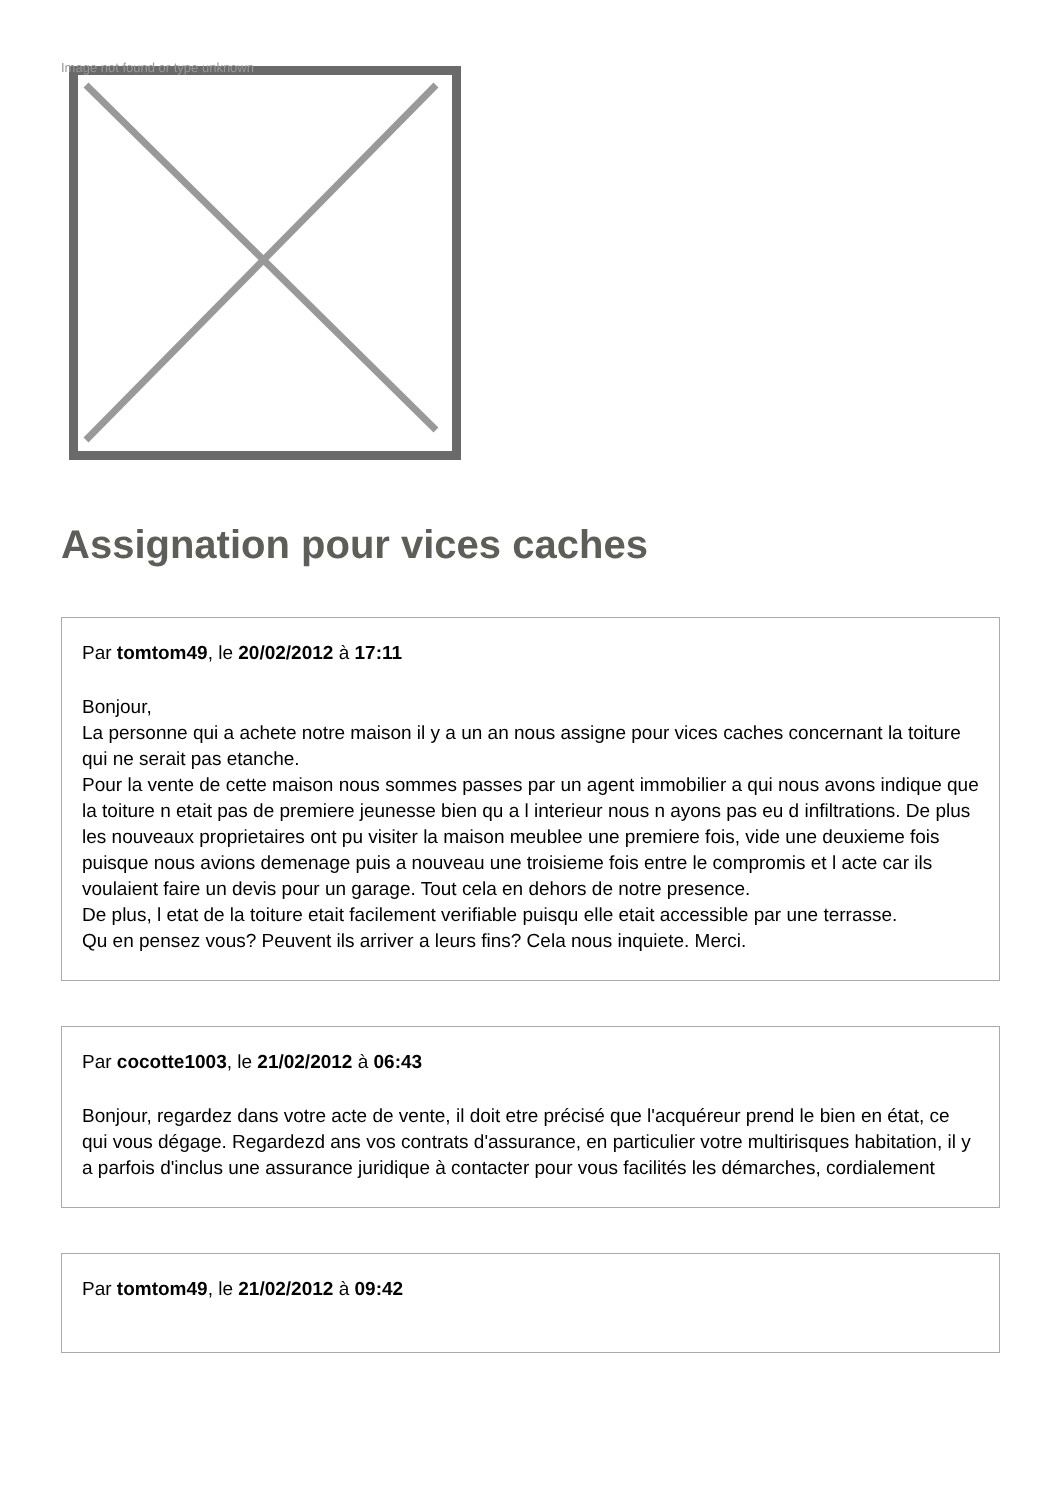Image not found or type unknown
Assignation pour vices caches
Par tomtom49, le 20/02/2012 à 17:11
Bonjour,
La personne qui a achete notre maison il y a un an nous assigne pour vices caches concernant la toiture qui ne serait pas etanche.
Pour la vente de cette maison nous sommes passes par un agent immobilier a qui nous avons indique que la toiture n etait pas de premiere jeunesse bien qu a l interieur nous n ayons pas eu d infiltrations. De plus les nouveaux proprietaires ont pu visiter la maison meublee une premiere fois, vide une deuxieme fois puisque nous avions demenage puis a nouveau une troisieme fois entre le compromis et l acte car ils voulaient faire un devis pour un garage. Tout cela en dehors de notre presence.
De plus, l etat de la toiture etait facilement verifiable puisqu elle etait accessible par une terrasse.
Qu en pensez vous? Peuvent ils arriver a leurs fins? Cela nous inquiete. Merci.
Par cocotte1003, le 21/02/2012 à 06:43
Bonjour, regardez dans votre acte de vente, il doit etre précisé que l'acquéreur prend le bien en état, ce qui vous dégage. Regardezd ans vos contrats d'assurance, en particulier votre multirisques habitation, il y a parfois d'inclus une assurance juridique à contacter pour vous facilités les démarches, cordialement
Par tomtom49, le 21/02/2012 à 09:42